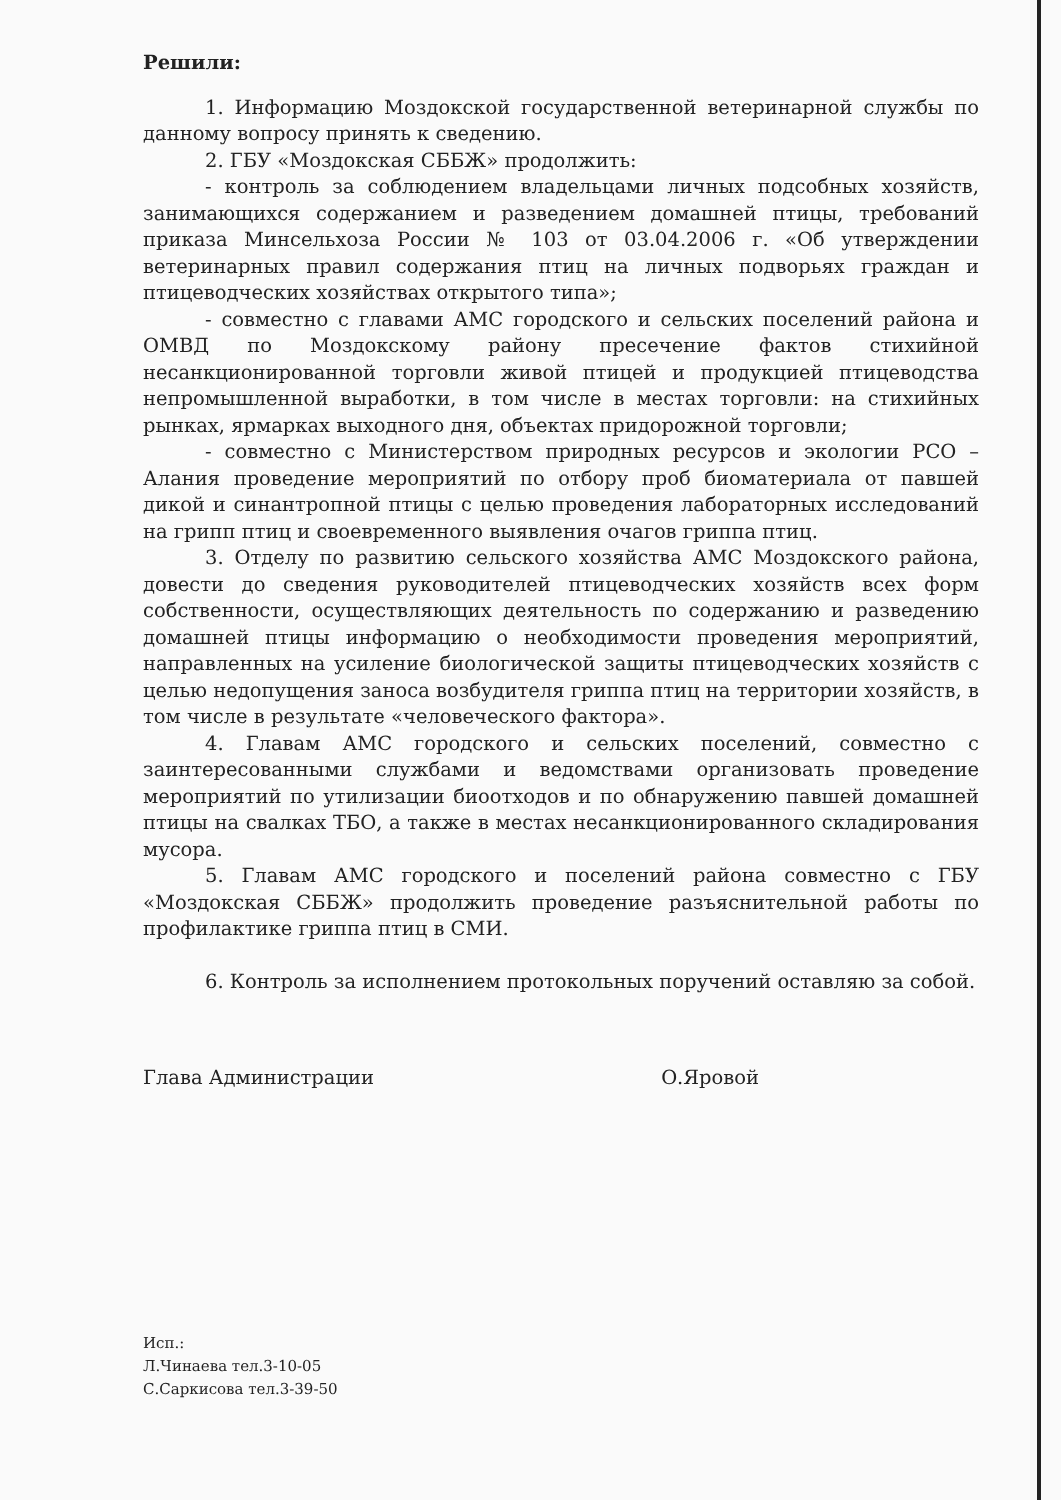Решили:
1. Информацию Моздокской государственной ветеринарной службы по данному вопросу принять к сведению.
2. ГБУ «Моздокская СББЖ» продолжить:
- контроль за соблюдением владельцами личных подсобных хозяйств, занимающихся содержанием и разведением домашней птицы, требований приказа Минсельхоза России № 103 от 03.04.2006 г. «Об утверждении ветеринарных правил содержания птиц на личных подворьях граждан и птицеводческих хозяйствах открытого типа»;
- совместно с главами АМС городского и сельских поселений района и ОМВД по Моздокскому району пресечение фактов стихийной несанкционированной торговли живой птицей и продукцией птицеводства непромышленной выработки, в том числе в местах торговли: на стихийных рынках, ярмарках выходного дня, объектах придорожной торговли;
- совместно с Министерством природных ресурсов и экологии РСО – Алания проведение мероприятий по отбору проб биоматериала от павшей дикой и синантропной птицы с целью проведения лабораторных исследований на грипп птиц и своевременного выявления очагов гриппа птиц.
3. Отделу по развитию сельского хозяйства АМС Моздокского района, довести до сведения руководителей птицеводческих хозяйств всех форм собственности, осуществляющих деятельность по содержанию и разведению домашней птицы информацию о необходимости проведения мероприятий, направленных на усиление биологической защиты птицеводческих хозяйств с целью недопущения заноса возбудителя гриппа птиц на территории хозяйств, в том числе в результате «человеческого фактора».
4. Главам АМС городского и сельских поселений, совместно с заинтересованными службами и ведомствами организовать проведение мероприятий по утилизации биоотходов и по обнаружению павшей домашней птицы на свалках ТБО, а также в местах несанкционированного складирования мусора.
5. Главам АМС городского и поселений района совместно с ГБУ «Моздокская СББЖ» продолжить проведение разъяснительной работы по профилактике гриппа птиц в СМИ.
6. Контроль за исполнением протокольных поручений оставляю за собой.
Глава Администрации О.Яровой
Исп.:
Л.Чинаева тел.3-10-05
С.Саркисова тел.3-39-50